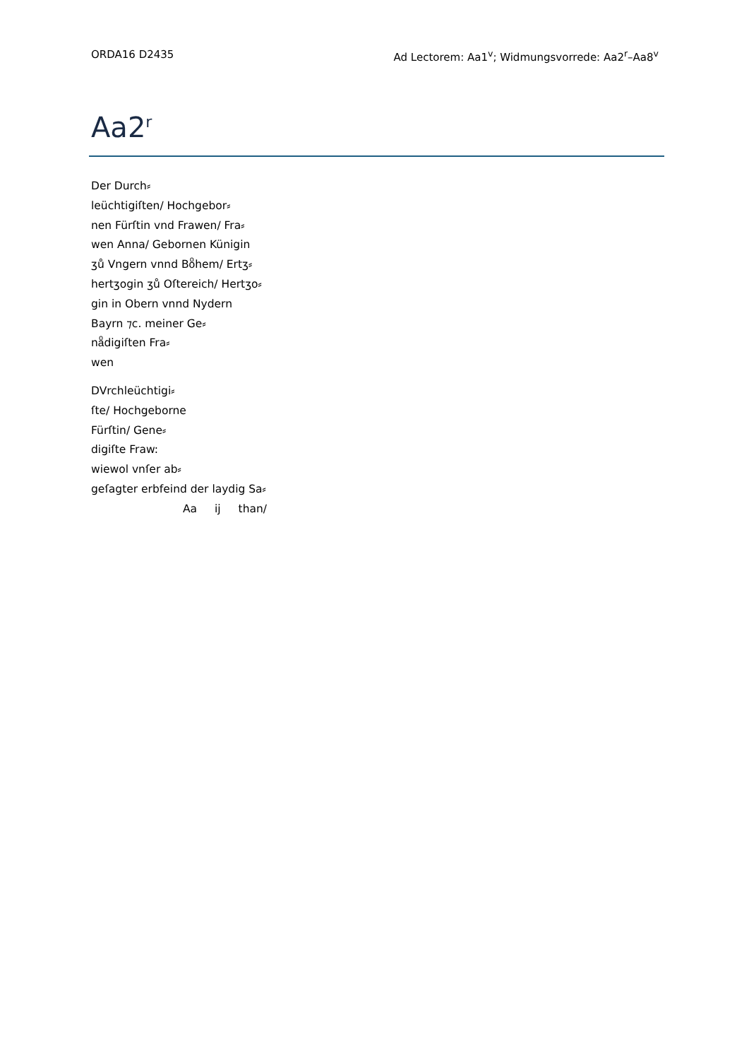ORDA16 D2435 Ad Lectorem: Aa1<sup>v</sup>; Widmungsvorrede: Aa2<sup>r</sup>–Aa8<sup>v</sup>
Aa2<sup>r</sup>
Der Durch⸗
leüchtigiſten/ Hochgebor⸗
nen Fürſtin vnd Frawen/ Fra⸗
wen Anna/ Gebornen Künigin
ʒů Vngern vnnd Boͦhem/ Ertʒ⸗
hertʒogin ʒů Oſtereich/ Hertʒo⸗
gin in Obern vnnd Nydern
Bayrn ⁊c. meiner Ge⸗
naͦdigiſten Fra⸗
wen
DVrchleüchtigi⸗
ſte/ Hochgeborne
Fürſtin/ Gene⸗
digiſte Fraw:
wiewol vnſer ab⸗
geſagter erbfeind der laydig Sa⸗
Aa ij than/